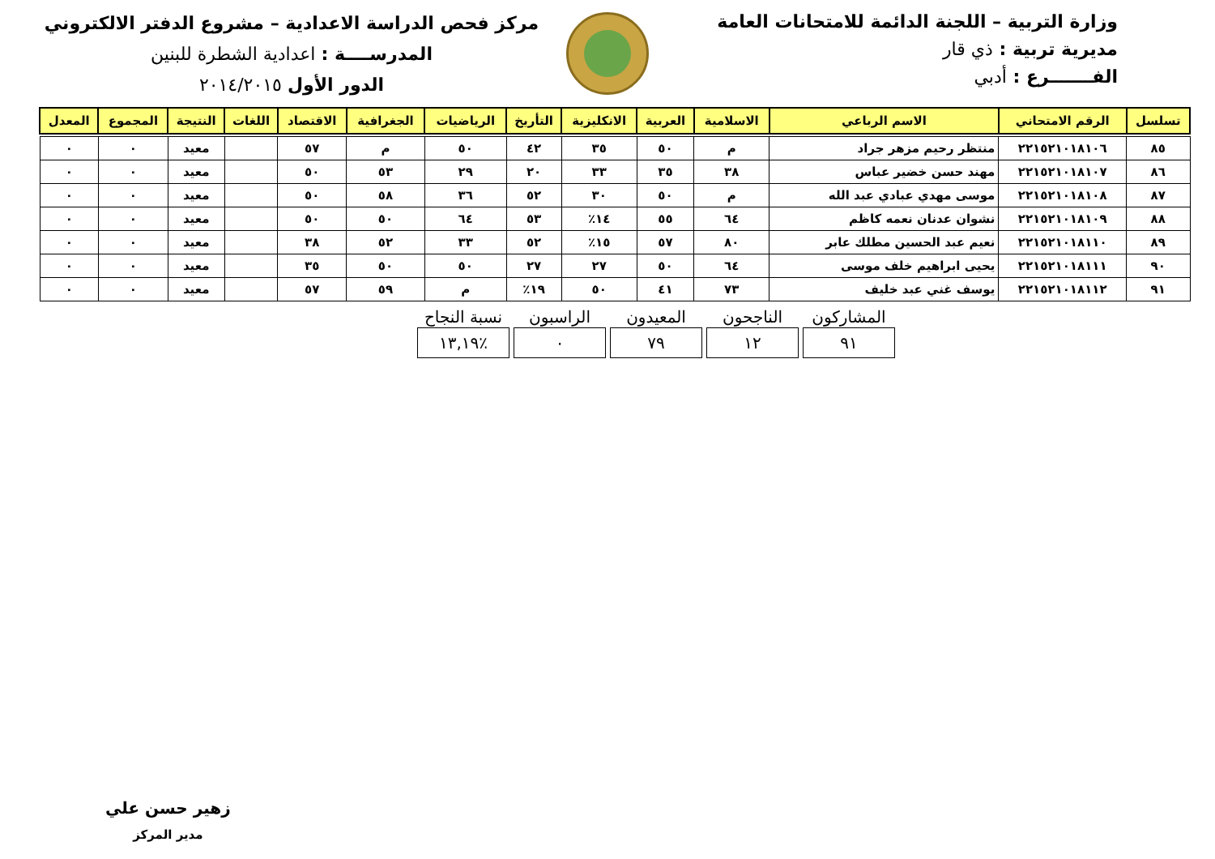وزارة التربية – اللجنة الدائمة للامتحانات العامة
مديرية تربية : ذي قار
الفـــــــرع : أدبي
مركز فحص الدراسة الاعدادية – مشروع الدفتر الالكتروني
المدرســــة : اعدادية الشطرة للبنين
الدور الأول ٢٠١٤/٢٠١٥
| تسلسل | الرقم الامتحاني | الاسم الرباعي | الاسلامية | العربية | الانكليزية | التأريخ | الرياضيات | الجغرافية | الاقتصاد | اللغات | النتيجة | المجموع | المعدل |
| --- | --- | --- | --- | --- | --- | --- | --- | --- | --- | --- | --- | --- | --- |
| ٨٥ | ٢٢١٥٢١٠١٨١٠٦ | منتظر رحيم مزهر جراد | م | ٥٠ | ٣٥ | ٤٢ | ٥٠ | م | ٥٧ | | معيد | ٠ | ٠ |
| ٨٦ | ٢٢١٥٢١٠١٨١٠٧ | مهند حسن خضير عباس | ٣٨ | ٣٥ | ٣٣ | ٢٠ | ٢٩ | ٥٣ | ٥٠ | | معيد | ٠ | ٠ |
| ٨٧ | ٢٢١٥٢١٠١٨١٠٨ | موسى مهدي عبادي عبد الله | م | ٥٠ | ٣٠ | ٥٢ | ٣٦ | ٥٨ | ٥٠ | | معيد | ٠ | ٠ |
| ٨٨ | ٢٢١٥٢١٠١٨١٠٩ | نشوان عدنان نعمه كاظم | ٦٤ | ٥٥ | ١٤٪ | ٥٣ | ٦٤ | ٥٠ | ٥٠ | | معيد | ٠ | ٠ |
| ٨٩ | ٢٢١٥٢١٠١٨١١٠ | نعيم عبد الحسين مطلك عابر | ٨٠ | ٥٧ | ١٥٪ | ٥٢ | ٣٣ | ٥٢ | ٣٨ | | معيد | ٠ | ٠ |
| ٩٠ | ٢٢١٥٢١٠١٨١١١ | يحيى ابراهيم خلف موسى | ٦٤ | ٥٠ | ٢٧ | ٢٧ | ٥٠ | ٥٠ | ٣٥ | | معيد | ٠ | ٠ |
| ٩١ | ٢٢١٥٢١٠١٨١١٢ | يوسف غني عبد خليف | ٧٣ | ٤١ | ٥٠ | ١٩٪ | م | ٥٩ | ٥٧ | | معيد | ٠ | ٠ |
| المشاركون | الناجحون | المعيدون | الراسبون | نسبة النجاح |
| --- | --- | --- | --- | --- |
| ٩١ | ١٢ | ٧٩ | ٠ | ٪١٣,١٩ |
زهير حسن علي
مدير المركز